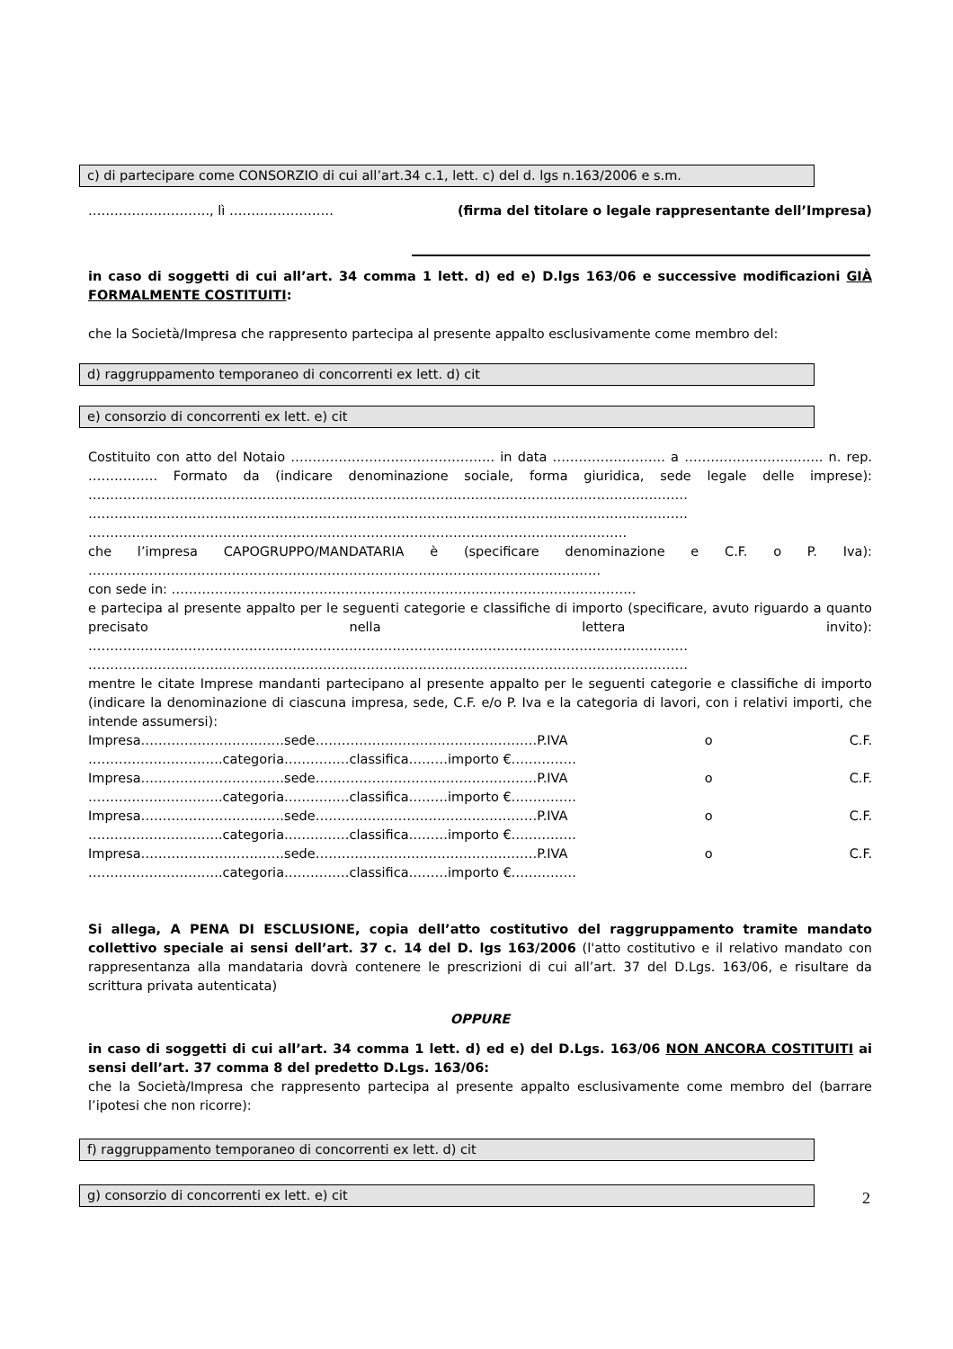c) di partecipare come CONSORZIO di cui all’art.34 c.1, lett. c) del d. lgs n.163/2006 e s.m.
………………………., lì …………………… (firma del titolare o legale rappresentante dell’Impresa)
in caso di soggetti di cui all’art. 34 comma 1 lett. d) ed e) D.lgs 163/06 e successive modificazioni GIÀ FORMALMENTE COSTITUITI:
che la Società/Impresa che rappresento partecipa al presente appalto esclusivamente come membro del:
d) raggruppamento temporaneo di concorrenti ex lett. d) cit
e) consorzio di concorrenti ex lett. e) cit
Costituito con atto del Notaio ……………………………………….. in data …………………….. a ………………………….. n. rep. ……………. Formato da (indicare denominazione sociale, forma giuridica, sede legale delle imprese): ………………………………………………………………………………………………………………………… ………………………………………………………………………………………………………………………… …………………………………………………………………………………………………………….
che l’impresa CAPOGRUPPO/MANDATARIA è (specificare denominazione e C.F. o P. Iva): ……………………………………………………………………………………………………….
con sede in: ……………………………………………………………………………………………..
e partecipa al presente appalto per le seguenti categorie e classifiche di importo (specificare, avuto riguardo a quanto precisato nella lettera invito): ………………………………………………………………………………………………………………………… …………………………………………………………………………………………………………………………
mentre le citate Imprese mandanti partecipano al presente appalto per le seguenti categorie e classifiche di importo (indicare la denominazione di ciascuna impresa, sede, C.F. e/o P. Iva e la categoria di lavori, con i relativi importi, che intende assumersi):
Impresa……………………………sede……………………………………………P.IVA o C.F. ………………………….categoria……………classifica………importo €……………
Impresa……………………………sede……………………………………………P.IVA o C.F. ………………………….categoria……………classifica………importo €……………
Impresa……………………………sede……………………………………………P.IVA o C.F. ………………………….categoria……………classifica………importo €……………
Impresa……………………………sede……………………………………………P.IVA o C.F. ………………………….categoria……………classifica………importo €……………
Si allega, A PENA DI ESCLUSIONE, copia dell’atto costitutivo del raggruppamento tramite mandato collettivo speciale ai sensi dell’art. 37 c. 14 del D. lgs 163/2006 (l'atto costitutivo e il relativo mandato con rappresentanza alla mandataria dovrà contenere le prescrizioni di cui all’art. 37 del D.Lgs. 163/06, e risultare da scrittura privata autenticata)
OPPURE
in caso di soggetti di cui all’art. 34 comma 1 lett. d) ed e) del D.Lgs. 163/06 NON ANCORA COSTITUITI ai sensi dell’art. 37 comma 8 del predetto D.Lgs. 163/06:
che la Società/Impresa che rappresento partecipa al presente appalto esclusivamente come membro del (barrare l’ipotesi che non ricorre):
f) raggruppamento temporaneo di concorrenti ex lett. d) cit
g) consorzio di concorrenti ex lett. e) cit
2